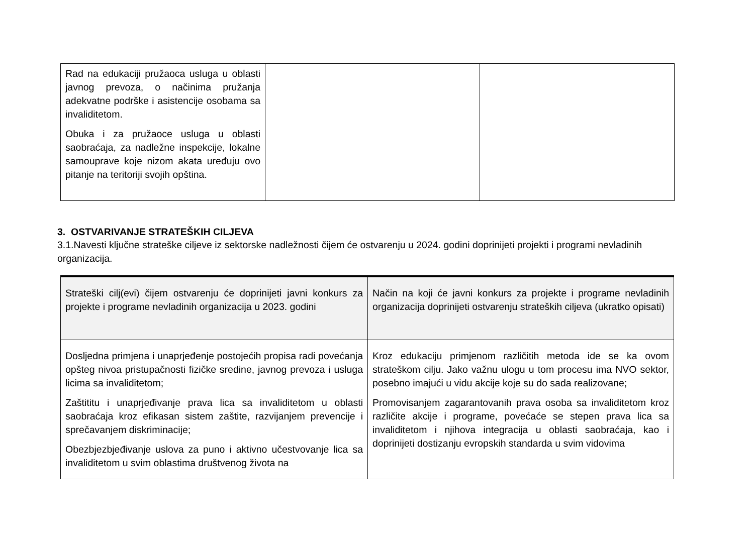| Rad na edukaciji pružaoca usluga u oblasti javnog prevoza, o načinima pružanja adekvatne podrške i asistencije osobama sa invaliditetom. Obuka i za pružaoce usluga u oblasti saobraćaja, za nadležne inspekcije, lokalne samouprave koje nizom akata uređuju ovo pitanje na teritoriji svojih opština. | | |
3. OSTVARIVANJE STRATEŠKIH CILJEVA
3.1.Navesti ključne strateške ciljeve iz sektorske nadležnosti čijem će ostvarenju u 2024. godini doprinijeti projekti i programi nevladinih organizacija.
| Strateški cilj(evi) čijem ostvarenju će doprinijeti javni konkurs za projekte i programe nevladinih organizacija u 2023. godini | Način na koji će javni konkurs za projekte i programe nevladinih organizacija doprinijeti ostvarenju strateških ciljeva (ukratko opisati) |
| Dosljedna primjena i unaprjeđenje postojećih propisa radi povećanja opšteg nivoa pristupačnosti fizičke sredine, javnog prevoza i usluga licima sa invaliditetom; Zaštititu i unaprjeđivanje prava lica sa invaliditetom u oblasti saobraćaja kroz efikasan sistem zaštite, razvijanjem prevencije i sprečavanjem diskriminacije; Obezbjezbjeđivanje uslova za puno i aktivno učestvovanje lica sa invaliditetom u svim oblastima društvenog života na | Kroz edukaciju primjenom različitih metoda ide se ka ovom strateškom cilju. Jako važnu ulogu u tom procesu ima NVO sektor, posebno imajući u vidu akcije koje su do sada realizovane; Promovisanjem zagarantovanih prava osoba sa invaliditetom kroz različite akcije i programe, povećaće se stepen prava lica sa invaliditetom i njihova integracija u oblasti saobraćaja, kao i doprinijeti dostizanju evropskih standarda u svim vidovima |